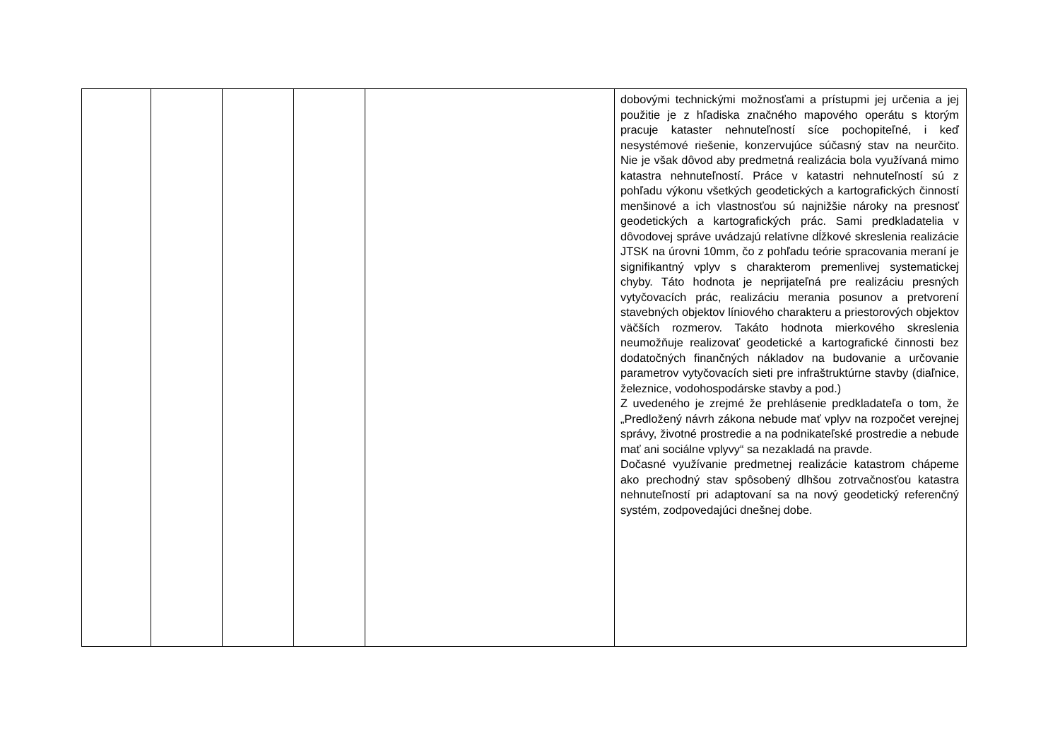| | | | | | dobovými technickými možnosťami a prístupmi jej určenia a jej použitie je z hľadiska značného mapového operátu s ktorým pracuje kataster nehnuteľností síce pochopiteľné, i keď nesystémové riešenie, konzervujúce súčasný stav na neurčito. Nie je však dôvod aby predmetná realizácia bola využívaná mimo katastra nehnuteľností. Práce v katastri nehnuteľností sú z pohľadu výkonu všetkých geodetických a kartografických činností menšinové a ich vlastnosťou sú najnižšie nároky na presnosť geodetických a kartografických prác. Sami predkladatelia v dôvodovej správe uvádzajú relatívne dĺžkové skreslenia realizácie JTSK na úrovni 10mm, čo z pohľadu teórie spracovania meraní je signifikantný vplyv s charakterom premenlivej systematickej chyby. Táto hodnota je neprijateľná pre realizáciu presných vytyčovacích prác, realizáciu merania posunov a pretvorení stavebných objektov líniového charakteru a priestorových objektov väčších rozmerov. Takáto hodnota mierkového skreslenia neumožňuje realizovať geodetické a kartografické činnosti bez dodatočných finančných nákladov na budovanie a určovanie parametrov vytyčovacích sieti pre infraštruktúrne stavby (diaľnice, železnice, vodohospodárske stavby a pod.) Z uvedeného je zrejmé že prehlásenie predkladateľa o tom, že „Predložený návrh zákona nebude mať vplyv na rozpočet verejnej správy, životné prostredie a na podnikateľské prostredie a nebude mať ani sociálne vplyvy“ sa nezakladá na pravde. Dočasné využívanie predmetnej realizácie katastrom chápeme ako prechodný stav spôsobený dlhšou zotrvačnosťou katastra nehnuteľností pri adaptovaní sa na nový geodetický referenčný systém, zodpovedajúci dnešnej dobe. |